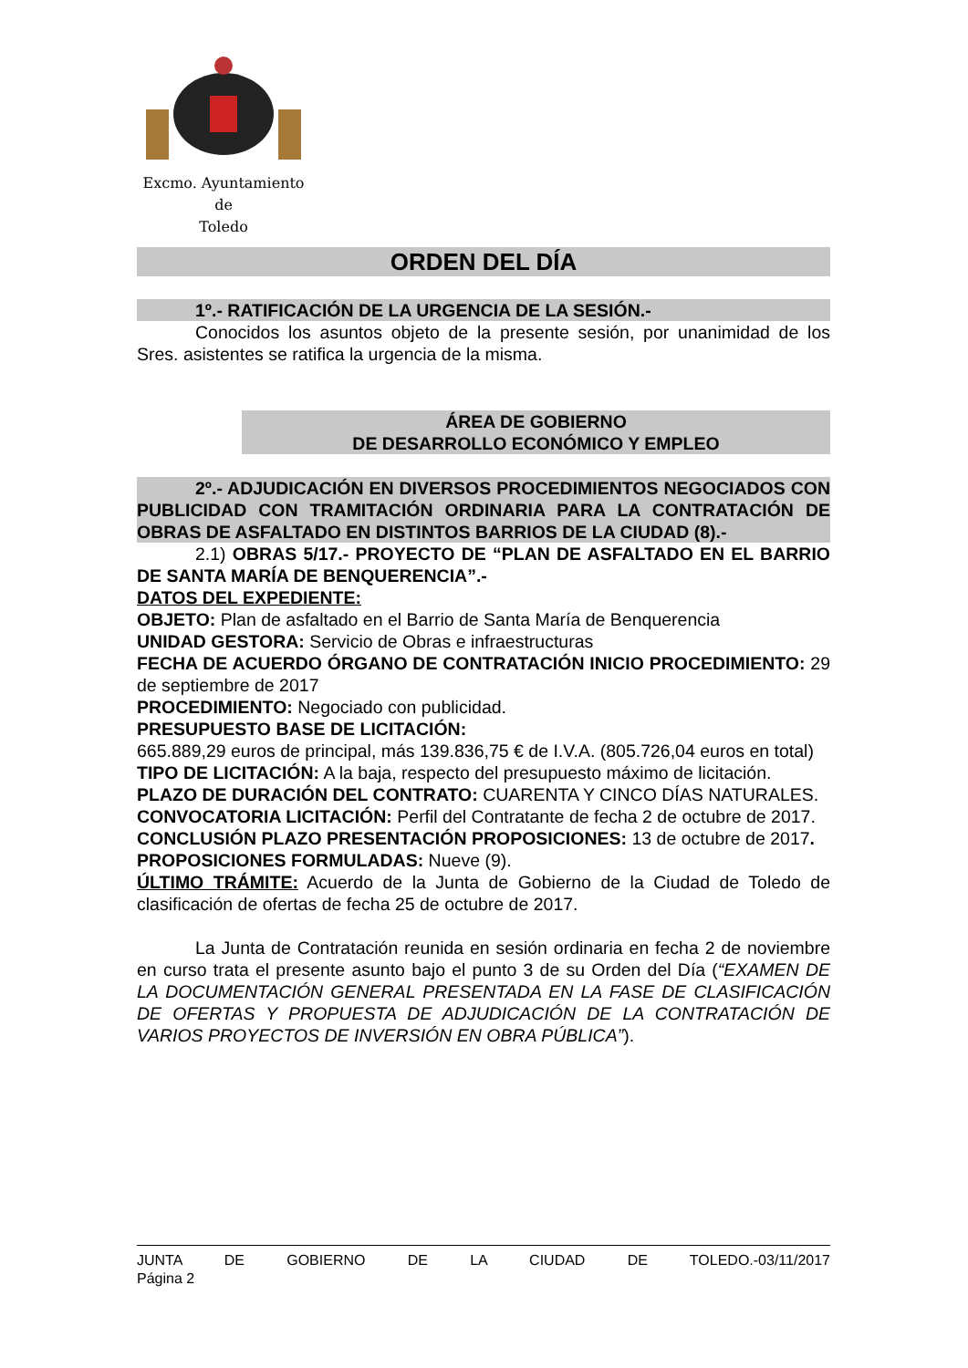Excmo. Ayuntamiento
de
Toledo
ORDEN DEL DÍA
1º.- RATIFICACIÓN DE LA URGENCIA DE LA SESIÓN.-
Conocidos los asuntos objeto de la presente sesión, por unanimidad de los Sres. asistentes se ratifica la urgencia de la misma.
ÁREA DE GOBIERNO
DE DESARROLLO ECONÓMICO Y EMPLEO
2º.- ADJUDICACIÓN EN DIVERSOS PROCEDIMIENTOS NEGOCIADOS CON PUBLICIDAD CON TRAMITACIÓN ORDINARIA PARA LA CONTRATACIÓN DE OBRAS DE ASFALTADO EN DISTINTOS BARRIOS DE LA CIUDAD (8).-
2.1) OBRAS 5/17.- PROYECTO DE “PLAN DE ASFALTADO EN EL BARRIO DE SANTA MARÍA DE BENQUERENCIA”.-
DATOS DEL EXPEDIENTE:
OBJETO: Plan de asfaltado en el Barrio de Santa María de Benquerencia
UNIDAD GESTORA: Servicio de Obras e infraestructuras
FECHA DE ACUERDO ÓRGANO DE CONTRATACIÓN INICIO PROCEDIMIENTO: 29 de septiembre de 2017
PROCEDIMIENTO: Negociado con publicidad.
PRESUPUESTO BASE DE LICITACIÓN:
665.889,29 euros de principal, más 139.836,75 € de I.V.A. (805.726,04 euros en total)
TIPO DE LICITACIÓN: A la baja, respecto del presupuesto máximo de licitación.
PLAZO DE DURACIÓN DEL CONTRATO: CUARENTA Y CINCO DÍAS NATURALES.
CONVOCATORIA LICITACIÓN: Perfil del Contratante de fecha 2 de octubre de 2017.
CONCLUSIÓN PLAZO PRESENTACIÓN PROPOSICIONES: 13 de octubre de 2017.
PROPOSICIONES FORMULADAS: Nueve (9).
ÚLTIMO TRÁMITE: Acuerdo de la Junta de Gobierno de la Ciudad de Toledo de clasificación de ofertas de fecha 25 de octubre de 2017.
La Junta de Contratación reunida en sesión ordinaria en fecha 2 de noviembre en curso trata el presente asunto bajo el punto 3 de su Orden del Día (“EXAMEN DE LA DOCUMENTACIÓN GENERAL PRESENTADA EN LA FASE DE CLASIFICACIÓN DE OFERTAS Y PROPUESTA DE ADJUDICACIÓN DE LA CONTRATACIÓN DE VARIOS PROYECTOS DE INVERSIÓN EN OBRA PÚBLICA”).
JUNTA DE GOBIERNO DE LA CIUDAD DE TOLEDO.-03/11/2017
Página 2